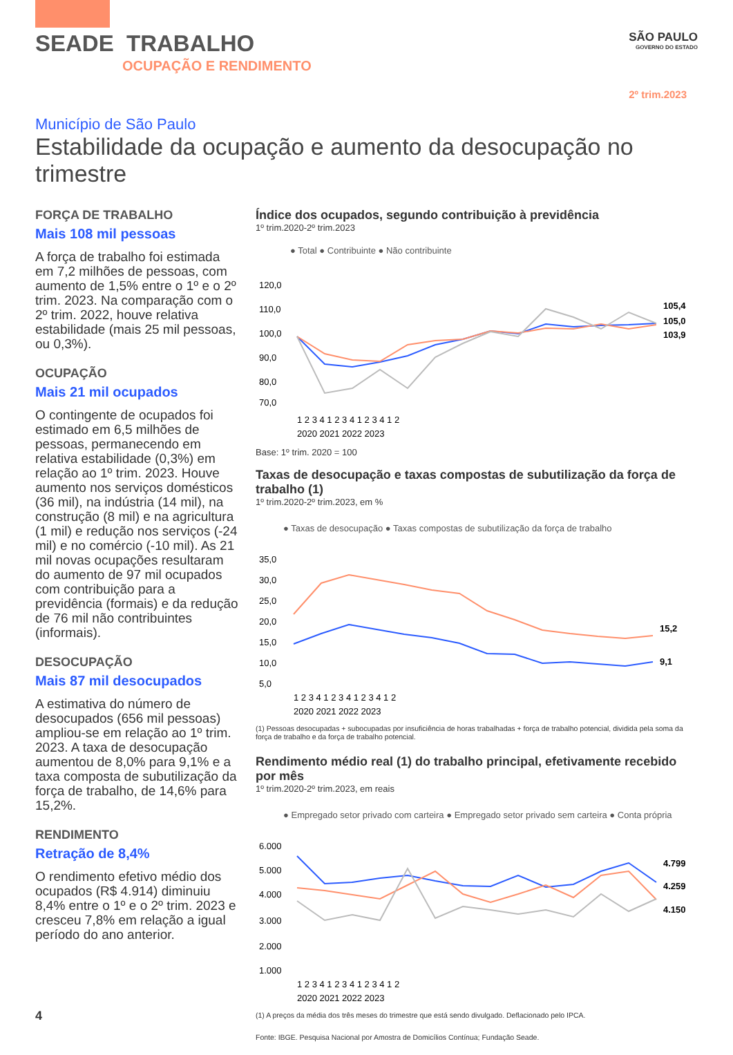SEADE TRABALHO
OCUPAÇÃO E RENDIMENTO
SÃO PAULO
GOVERNO DO ESTADO
2º trim.2023
Município de São Paulo
Estabilidade da ocupação e aumento da desocupação no trimestre
FORÇA DE TRABALHO
Mais 108 mil pessoas
A força de trabalho foi estimada em 7,2 milhões de pessoas, com aumento de 1,5% entre o 1º e o 2º trim. 2023. Na comparação com o 2º trim. 2022, houve relativa estabilidade (mais 25 mil pessoas, ou 0,3%).
OCUPAÇÃO
Mais 21 mil ocupados
O contingente de ocupados foi estimado em 6,5 milhões de pessoas, permanecendo em relativa estabilidade (0,3%) em relação ao 1º trim. 2023. Houve aumento nos serviços domésticos (36 mil), na indústria (14 mil), na construção (8 mil) e na agricultura (1 mil) e redução nos serviços (-24 mil) e no comércio (-10 mil). As 21 mil novas ocupações resultaram do aumento de 97 mil ocupados com contribuição para a previdência (formais) e da redução de 76 mil não contribuintes (informais).
DESOCUPAÇÃO
Mais 87 mil desocupados
A estimativa do número de desocupados (656 mil pessoas) ampliou-se em relação ao 1º trim. 2023. A taxa de desocupação aumentou de 8,0% para 9,1% e a taxa composta de subutilização da força de trabalho, de 14,6% para 15,2%.
RENDIMENTO
Retração de 8,4%
O rendimento efetivo médio dos ocupados (R$ 4.914) diminuiu 8,4% entre o 1º e o 2º trim. 2023 e cresceu 7,8% em relação a igual período do ano anterior.
Índice dos ocupados, segundo contribuição à previdência
1º trim.2020-2º trim.2023
● Total ● Contribuinte ● Não contribuinte
120,0
110,0
100,0
90,0
80,0
70,0
105,4
105,0
103,9
1 2 3 4 1 2 3 4 1 2 3 4 1 2
2020 2021 2022 2023
Base: 1º trim. 2020 = 100
Taxas de desocupação e taxas compostas de subutilização da força de trabalho (1)
1º trim.2020-2º trim.2023, em %
● Taxas de desocupação ● Taxas compostas de subutilização da força de trabalho
35,0
30,0
25,0
20,0
15,0
10,0
5,0
15,2
9,1
1 2 3 4 1 2 3 4 1 2 3 4 1 2
2020 2021 2022 2023
(1) Pessoas desocupadas + subocupadas por insuficiência de horas trabalhadas + força de trabalho potencial, dividida pela soma da força de trabalho e da força de trabalho potencial.
Rendimento médio real (1) do trabalho principal, efetivamente recebido por mês
1º trim.2020-2º trim.2023, em reais
● Empregado setor privado com carteira ● Empregado setor privado sem carteira ● Conta própria
6.000
5.000
4.000
3.000
2.000
1.000
4.799
4.259
4.150
1 2 3 4 1 2 3 4 1 2 3 4 1 2
2020 2021 2022 2023
(1) A preços da média dos três meses do trimestre que está sendo divulgado. Deflacionado pelo IPCA.
Fonte: IBGE. Pesquisa Nacional por Amostra de Domicílios Contínua; Fundação Seade.
4